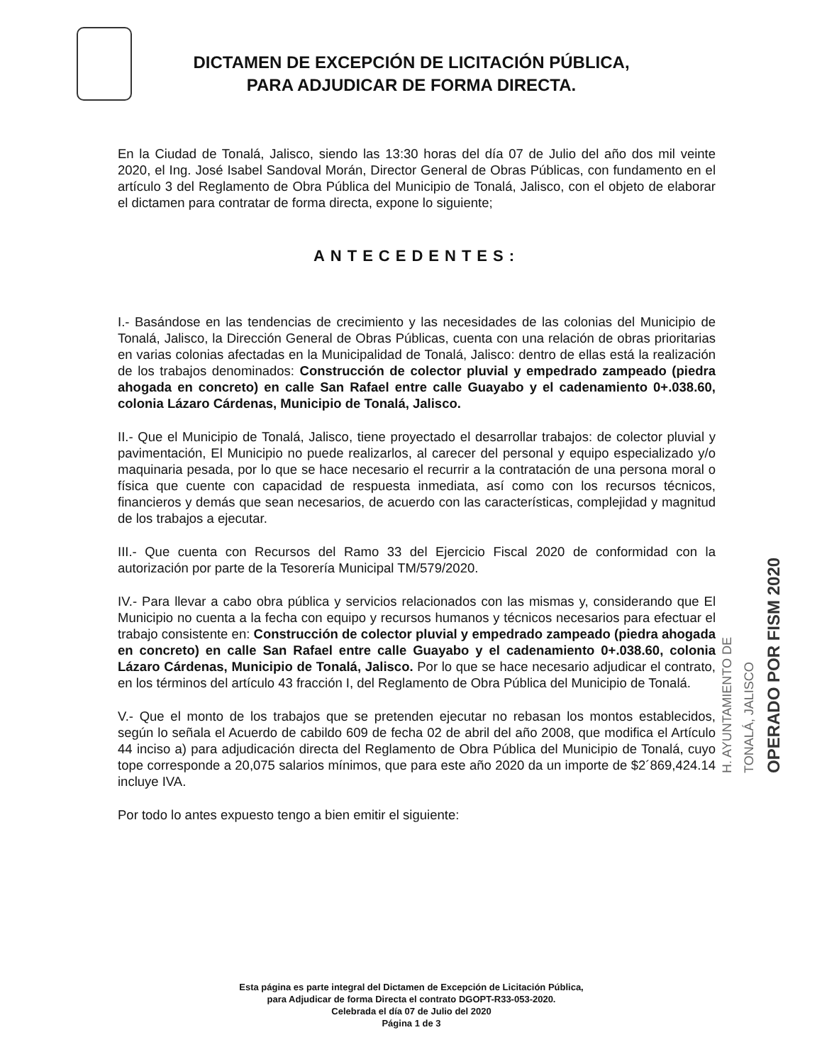DICTAMEN DE EXCEPCIÓN DE LICITACIÓN PÚBLICA,
PARA ADJUDICAR DE FORMA DIRECTA.
En la Ciudad de Tonalá, Jalisco, siendo las 13:30 horas del día 07 de Julio del año dos mil veinte 2020, el Ing. José Isabel Sandoval Morán, Director General de Obras Públicas, con fundamento en el artículo 3 del Reglamento de Obra Pública del Municipio de Tonalá, Jalisco, con el objeto de elaborar el dictamen para contratar de forma directa, expone lo siguiente;
ANTECEDENTES:
I.- Basándose en las tendencias de crecimiento y las necesidades de las colonias del Municipio de Tonalá, Jalisco, la Dirección General de Obras Públicas, cuenta con una relación de obras prioritarias en varias colonias afectadas en la Municipalidad de Tonalá, Jalisco: dentro de ellas está la realización de los trabajos denominados: Construcción de colector pluvial y empedrado zampeado (piedra ahogada en concreto) en calle San Rafael entre calle Guayabo y el cadenamiento 0+.038.60, colonia Lázaro Cárdenas, Municipio de Tonalá, Jalisco.
II.- Que el Municipio de Tonalá, Jalisco, tiene proyectado el desarrollar trabajos: de colector pluvial y pavimentación, El Municipio no puede realizarlos, al carecer del personal y equipo especializado y/o maquinaria pesada, por lo que se hace necesario el recurrir a la contratación de una persona moral o física que cuente con capacidad de respuesta inmediata, así como con los recursos técnicos, financieros y demás que sean necesarios, de acuerdo con las características, complejidad y magnitud de los trabajos a ejecutar.
III.- Que cuenta con Recursos del Ramo 33 del Ejercicio Fiscal 2020 de conformidad con la autorización por parte de la Tesorería Municipal TM/579/2020.
IV.- Para llevar a cabo obra pública y servicios relacionados con las mismas y, considerando que El Municipio no cuenta a la fecha con equipo y recursos humanos y técnicos necesarios para efectuar el trabajo consistente en: Construcción de colector pluvial y empedrado zampeado (piedra ahogada en concreto) en calle San Rafael entre calle Guayabo y el cadenamiento 0+.038.60, colonia Lázaro Cárdenas, Municipio de Tonalá, Jalisco. Por lo que se hace necesario adjudicar el contrato, en los términos del artículo 43 fracción I, del Reglamento de Obra Pública del Municipio de Tonalá.
V.- Que el monto de los trabajos que se pretenden ejecutar no rebasan los montos establecidos, según lo señala el Acuerdo de cabildo 609 de fecha 02 de abril del año 2008, que modifica el Artículo 44 inciso a) para adjudicación directa del Reglamento de Obra Pública del Municipio de Tonalá, cuyo tope corresponde a 20,075 salarios mínimos, que para este año 2020 da un importe de $2´869,424.14 incluye IVA.
Por todo lo antes expuesto tengo a bien emitir el siguiente:
H. AYUNTAMIENTO DE
TONALÁ, JALISCO
OPERADO POR FISM 2020
Esta página es parte integral del Dictamen de Excepción de Licitación Pública,
para Adjudicar de forma Directa el contrato DGOPT-R33-053-2020.
Celebrada el día 07 de Julio del 2020
Página 1 de 3